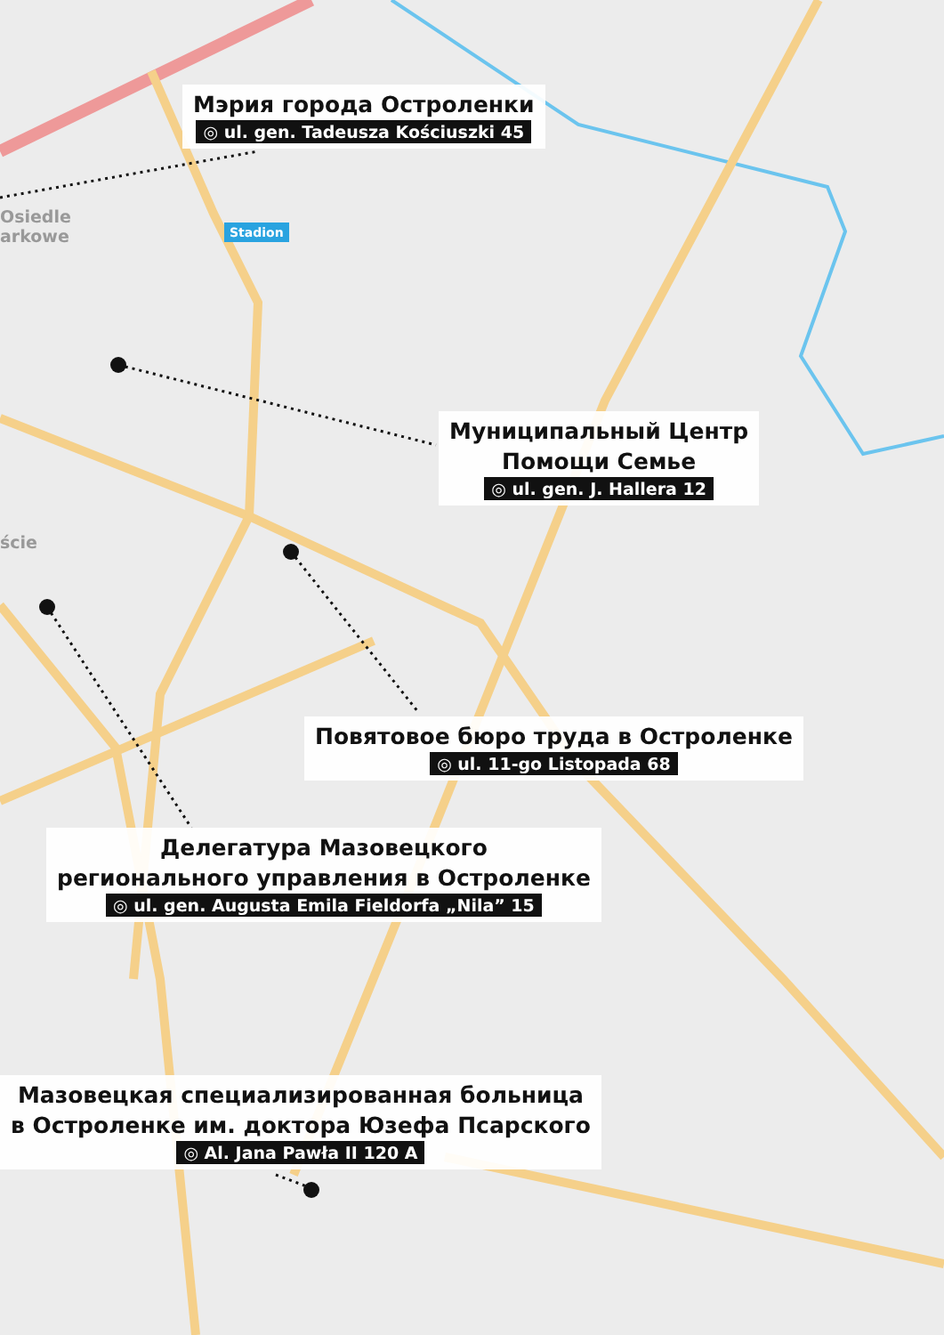Osiedle
arkowe
ście
Stadion
Мэрия города Остроленки
◎ ul. gen. Tadeusza Kościuszki 45
Муниципальный Центр
Помощи Семье
◎ ul. gen. J. Hallera 12
Повятовое бюро труда в Остроленке
◎ ul. 11-go Listopada 68
Делегатура Мазовецкого
регионального управления в Остроленке
◎ ul. gen. Augusta Emila Fieldorfa „Nila” 15
Мазовецкая специализированная больница
в Остроленке им. доктора Юзефа Псарского
◎ Al. Jana Pawła II 120 A